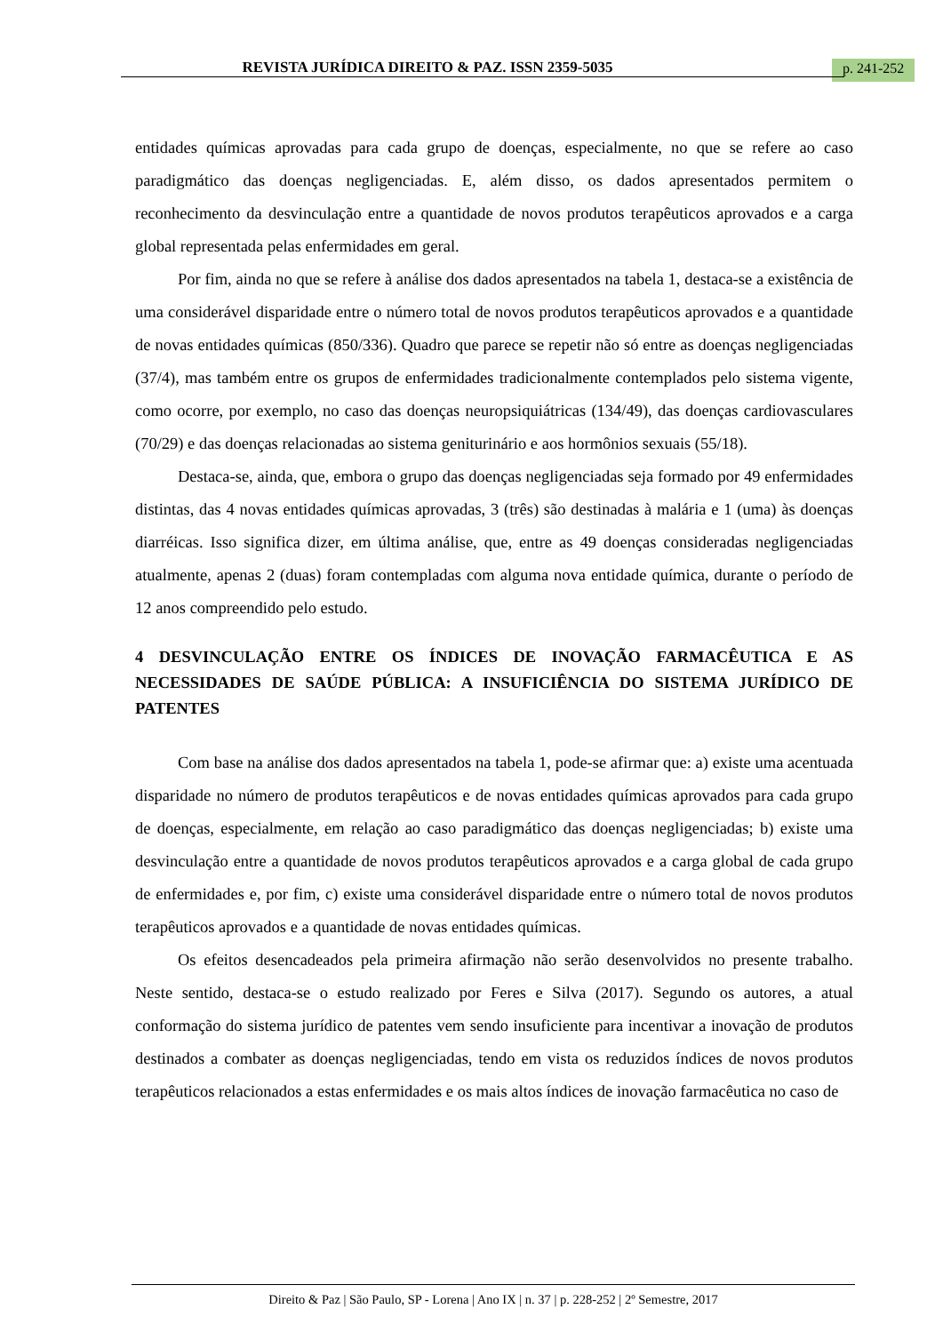REVISTA JURÍDICA DIREITO & PAZ. ISSN 2359-5035 p. 241-252
entidades químicas aprovadas para cada grupo de doenças, especialmente, no que se refere ao caso paradigmático das doenças negligenciadas. E, além disso, os dados apresentados permitem o reconhecimento da desvinculação entre a quantidade de novos produtos terapêuticos aprovados e a carga global representada pelas enfermidades em geral.
Por fim, ainda no que se refere à análise dos dados apresentados na tabela 1, destaca-se a existência de uma considerável disparidade entre o número total de novos produtos terapêuticos aprovados e a quantidade de novas entidades químicas (850/336). Quadro que parece se repetir não só entre as doenças negligenciadas (37/4), mas também entre os grupos de enfermidades tradicionalmente contemplados pelo sistema vigente, como ocorre, por exemplo, no caso das doenças neuropsiquiátricas (134/49), das doenças cardiovasculares (70/29) e das doenças relacionadas ao sistema geniturinário e aos hormônios sexuais (55/18).
Destaca-se, ainda, que, embora o grupo das doenças negligenciadas seja formado por 49 enfermidades distintas, das 4 novas entidades químicas aprovadas, 3 (três) são destinadas à malária e 1 (uma) às doenças diarréicas. Isso significa dizer, em última análise, que, entre as 49 doenças consideradas negligenciadas atualmente, apenas 2 (duas) foram contempladas com alguma nova entidade química, durante o período de 12 anos compreendido pelo estudo.
4 DESVINCULAÇÃO ENTRE OS ÍNDICES DE INOVAÇÃO FARMACÊUTICA E AS NECESSIDADES DE SAÚDE PÚBLICA: A INSUFICIÊNCIA DO SISTEMA JURÍDICO DE PATENTES
Com base na análise dos dados apresentados na tabela 1, pode-se afirmar que: a) existe uma acentuada disparidade no número de produtos terapêuticos e de novas entidades químicas aprovados para cada grupo de doenças, especialmente, em relação ao caso paradigmático das doenças negligenciadas; b) existe uma desvinculação entre a quantidade de novos produtos terapêuticos aprovados e a carga global de cada grupo de enfermidades e, por fim, c) existe uma considerável disparidade entre o número total de novos produtos terapêuticos aprovados e a quantidade de novas entidades químicas.
Os efeitos desencadeados pela primeira afirmação não serão desenvolvidos no presente trabalho. Neste sentido, destaca-se o estudo realizado por Feres e Silva (2017). Segundo os autores, a atual conformação do sistema jurídico de patentes vem sendo insuficiente para incentivar a inovação de produtos destinados a combater as doenças negligenciadas, tendo em vista os reduzidos índices de novos produtos terapêuticos relacionados a estas enfermidades e os mais altos índices de inovação farmacêutica no caso de
Direito & Paz | São Paulo, SP - Lorena | Ano IX | n. 37 | p. 228-252 | 2º Semestre, 2017